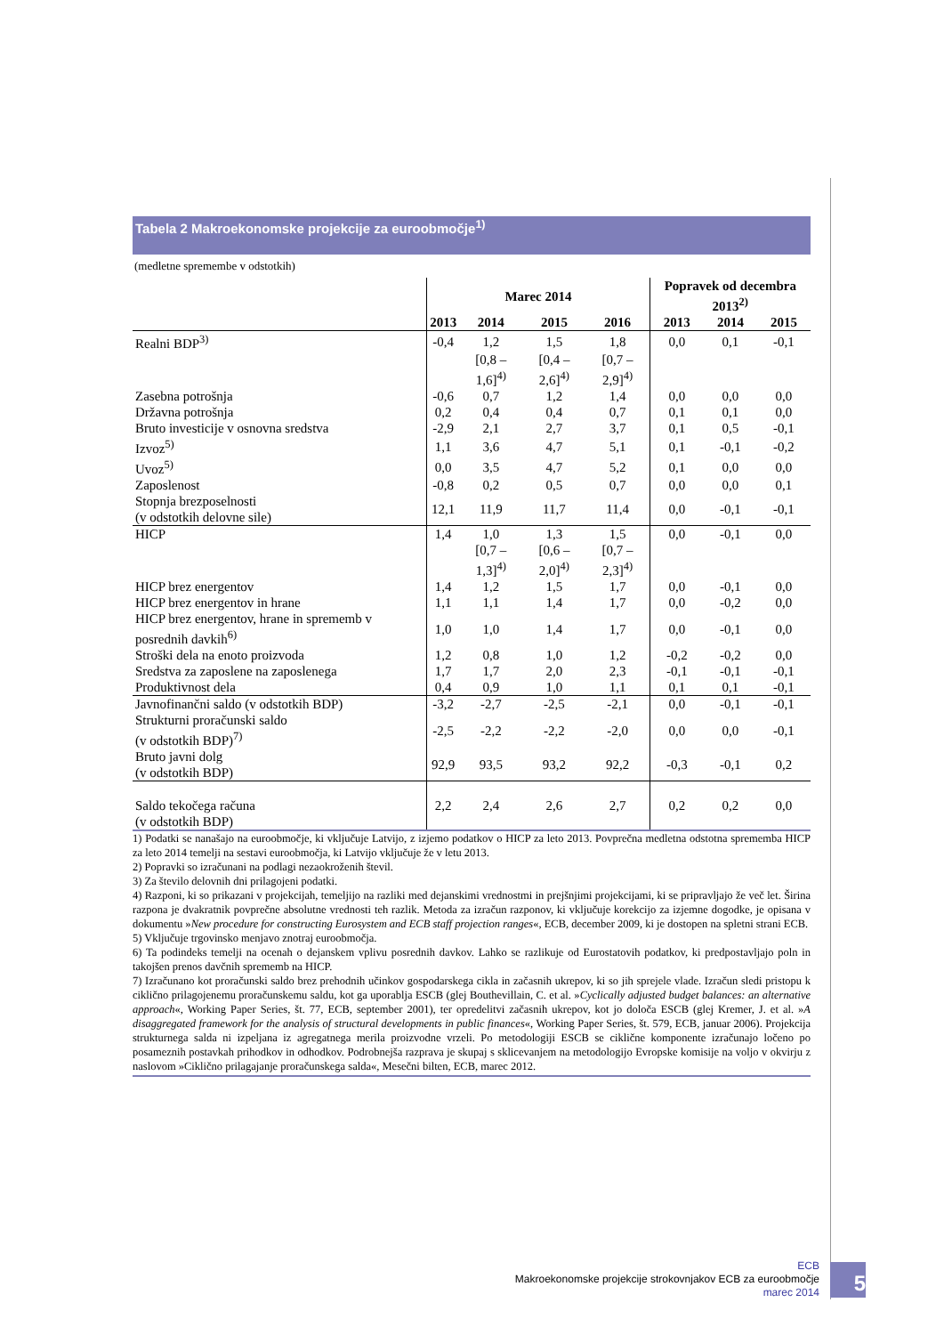Tabela 2 Makroekonomske projekcije za euroobmočje<sup>1)</sup>
(medletne spremembe v odstotkih)
| | Marec 2014 | | | | Popravek od decembra 2013<sup>2)</sup> | | |
| --- | --- | --- | --- | --- | --- | --- | --- |
| | 2013 | 2014 | 2015 | 2016 | 2013 | 2014 | 2015 |
| Realni BDP<sup>3)</sup> | -0,4 | 1,2 | 1,5 | 1,8 | 0,0 | 0,1 | -0,1 |
| | | [0,8 – 1,6]<sup>4)</sup> | [0,4 – 2,6]<sup>4)</sup> | [0,7 – 2,9]<sup>4)</sup> | | | |
| Zasebna potrošnja | -0,6 | 0,7 | 1,2 | 1,4 | 0,0 | 0,0 | 0,0 |
| Državna potrošnja | 0,2 | 0,4 | 0,4 | 0,7 | 0,1 | 0,1 | 0,0 |
| Bruto investicije v osnovna sredstva | -2,9 | 2,1 | 2,7 | 3,7 | 0,1 | 0,5 | -0,1 |
| Izvoz<sup>5)</sup> | 1,1 | 3,6 | 4,7 | 5,1 | 0,1 | -0,1 | -0,2 |
| Uvoz<sup>5)</sup> | 0,0 | 3,5 | 4,7 | 5,2 | 0,1 | 0,0 | 0,0 |
| Zaposlenost | -0,8 | 0,2 | 0,5 | 0,7 | 0,0 | 0,0 | 0,1 |
| Stopnja brezposelnosti (v odstotkih delovne sile) | 12,1 | 11,9 | 11,7 | 11,4 | 0,0 | -0,1 | -0,1 |
| HICP | 1,4 | 1,0 | 1,3 | 1,5 | 0,0 | -0,1 | 0,0 |
| | | [0,7 – 1,3]<sup>4)</sup> | [0,6 – 2,0]<sup>4)</sup> | [0,7 – 2,3]<sup>4)</sup> | | | |
| HICP brez energentov | 1,4 | 1,2 | 1,5 | 1,7 | 0,0 | -0,1 | 0,0 |
| HICP brez energentov in hrane | 1,1 | 1,1 | 1,4 | 1,7 | 0,0 | -0,2 | 0,0 |
| HICP brez energentov, hrane in sprememb v posrednih davkih<sup>6)</sup> | 1,0 | 1,0 | 1,4 | 1,7 | 0,0 | -0,1 | 0,0 |
| Stroški dela na enoto proizvoda | 1,2 | 0,8 | 1,0 | 1,2 | -0,2 | -0,2 | 0,0 |
| Sredstva za zaposlene na zaposlenega | 1,7 | 1,7 | 2,0 | 2,3 | -0,1 | -0,1 | -0,1 |
| Produktivnost dela | 0,4 | 0,9 | 1,0 | 1,1 | 0,1 | 0,1 | -0,1 |
| Javnofinančni saldo (v odstotkih BDP) | -3,2 | -2,7 | -2,5 | -2,1 | 0,0 | -0,1 | -0,1 |
| Strukturni proračunski saldo (v odstotkih BDP)<sup>7)</sup> | -2,5 | -2,2 | -2,2 | -2,0 | 0,0 | 0,0 | -0,1 |
| Bruto javni dolg (v odstotkih BDP) | 92,9 | 93,5 | 93,2 | 92,2 | -0,3 | -0,1 | 0,2 |
| Saldo tekočega računa (v odstotkih BDP) | 2,2 | 2,4 | 2,6 | 2,7 | 0,2 | 0,2 | 0,0 |
1) Podatki se nanašajo na euroobmočje, ki vključuje Latvijo, z izjemo podatkov o HICP za leto 2013. Povprečna medletna odstotna sprememba HICP za leto 2014 temelji na sestavi euroobmočja, ki Latvijo vključuje že v letu 2013.
2) Popravki so izračunani na podlagi nezaokroženih števil.
3) Za število delovnih dni prilagojeni podatki.
4) Razponi, ki so prikazani v projekcijah, temeljijo na razliki med dejanskimi vrednostmi in prejšnjimi projekcijami, ki se pripravljajo že več let. Širina razpona je dvakratnik povprečne absolutne vrednosti teh razlik. Metoda za izračun razponov, ki vključuje korekcijo za izjemne dogodke, je opisana v dokumentu »New procedure for constructing Eurosystem and ECB staff projection ranges«, ECB, december 2009, ki je dostopen na spletni strani ECB.
5) Vključuje trgovinsko menjavo znotraj euroobmočja.
6) Ta podindeks temelji na ocenah o dejanskem vplivu posrednih davkov. Lahko se razlikuje od Eurostatovih podatkov, ki predpostavljajo poln in takojšen prenos davčnih sprememb na HICP.
7) Izračunano kot proračunski saldo brez prehodnih učinkov gospodarskega cikla in začasnih ukrepov, ki so jih sprejele vlade. Izračun sledi pristopu k ciklično prilagojenemu proračunskemu saldu, kot ga uporablja ESCB (glej Bouthevillain, C. et al. »Cyclically adjusted budget balances: an alternative approach«, Working Paper Series, št. 77, ECB, september 2001), ter opredelitvi začasnih ukrepov, kot jo določa ESCB (glej Kremer, J. et al. »A disaggregated framework for the analysis of structural developments in public finances«, Working Paper Series, št. 579, ECB, januar 2006). Projekcija strukturnega salda ni izpeljana iz agregatnega merila proizvodne vrzeli. Po metodologiji ESCB se ciklične komponente izračunajo ločeno po posameznih postavkah prihodkov in odhodkov. Podrobnejša razprava je skupaj s sklicevanjem na metodologijo Evropske komisije na voljo v okvirju z naslovom »Ciklično prilagajanje proračunskega salda«, Mesečni bilten, ECB, marec 2012.
ECB
Makroekonomske projekcije strokovnjakov ECB za euroobmočje
marec 2014
5